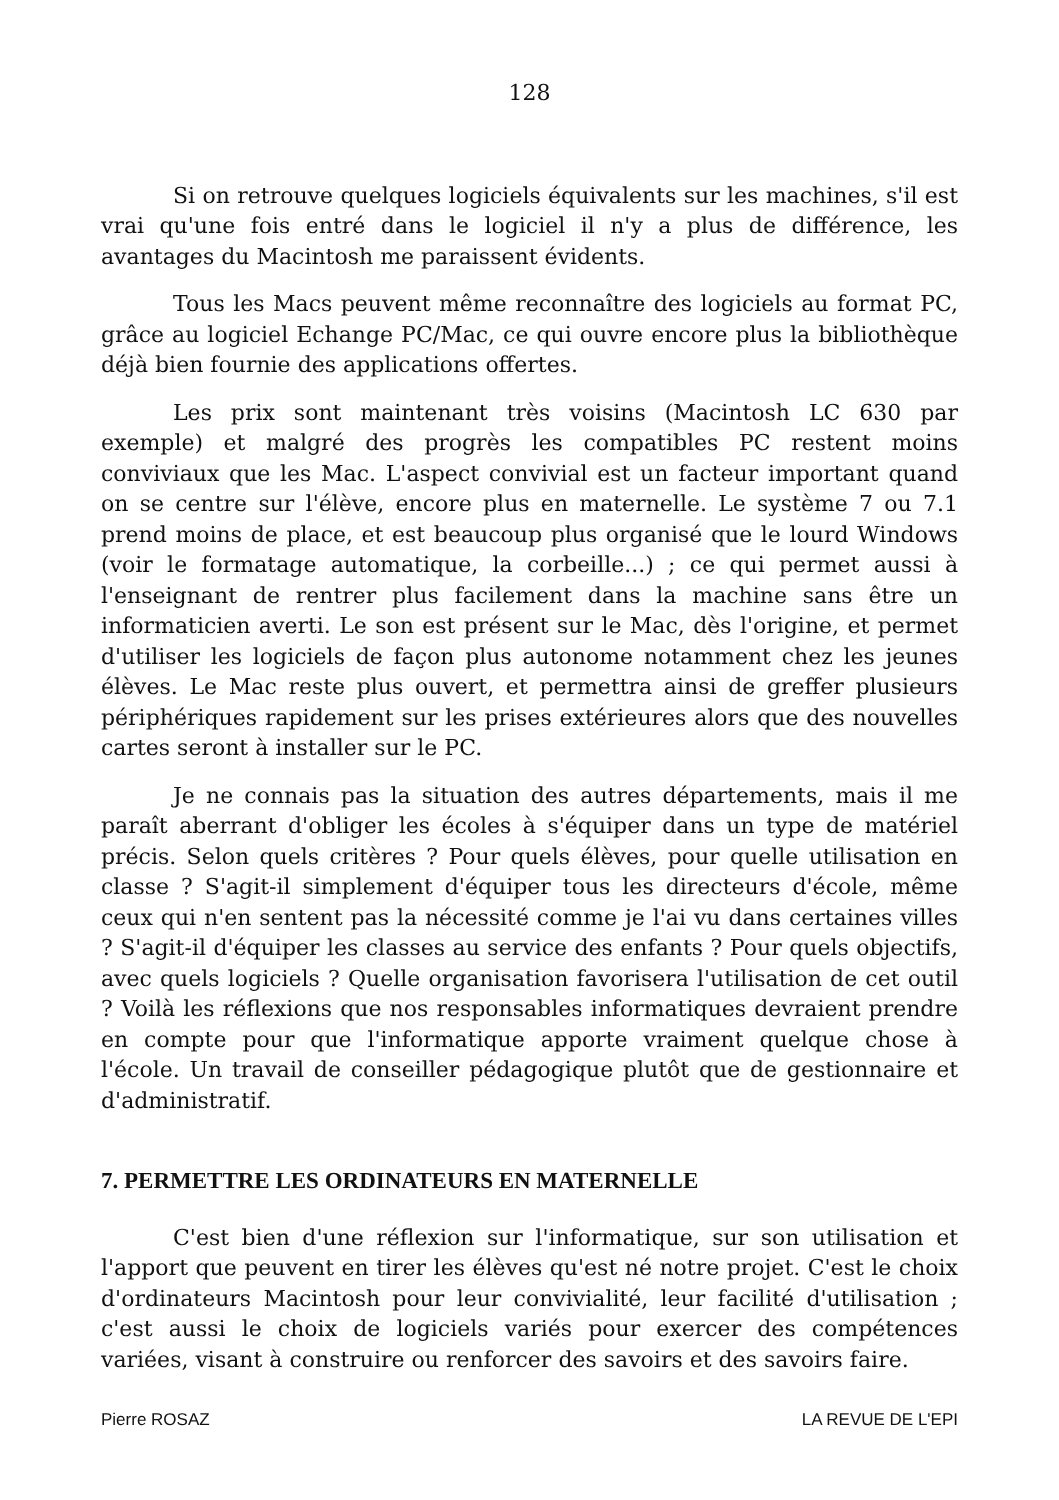128
Si on retrouve quelques logiciels équivalents sur les machines, s'il est vrai qu'une fois entré dans le logiciel il n'y a plus de différence, les avantages du Macintosh me paraissent évidents.
Tous les Macs peuvent même reconnaître des logiciels au format PC, grâce au logiciel Echange PC/Mac, ce qui ouvre encore plus la bibliothèque déjà bien fournie des applications offertes.
Les prix sont maintenant très voisins (Macintosh LC 630 par exemple) et malgré des progrès les compatibles PC restent moins conviviaux que les Mac. L'aspect convivial est un facteur important quand on se centre sur l'élève, encore plus en maternelle. Le système 7 ou 7.1 prend moins de place, et est beaucoup plus organisé que le lourd Windows (voir le formatage automatique, la corbeille...) ; ce qui permet aussi à l'enseignant de rentrer plus facilement dans la machine sans être un informaticien averti. Le son est présent sur le Mac, dès l'origine, et permet d'utiliser les logiciels de façon plus autonome notamment chez les jeunes élèves. Le Mac reste plus ouvert, et permettra ainsi de greffer plusieurs périphériques rapidement sur les prises extérieures alors que des nouvelles cartes seront à installer sur le PC.
Je ne connais pas la situation des autres départements, mais il me paraît aberrant d'obliger les écoles à s'équiper dans un type de matériel précis. Selon quels critères ? Pour quels élèves, pour quelle utilisation en classe ? S'agit-il simplement d'équiper tous les directeurs d'école, même ceux qui n'en sentent pas la nécessité comme je l'ai vu dans certaines villes ? S'agit-il d'équiper les classes au service des enfants ? Pour quels objectifs, avec quels logiciels ? Quelle organisation favorisera l'utilisation de cet outil ? Voilà les réflexions que nos responsables informatiques devraient prendre en compte pour que l'informatique apporte vraiment quelque chose à l'école. Un travail de conseiller pédagogique plutôt que de gestionnaire et d'administratif.
7. PERMETTRE LES ORDINATEURS EN MATERNELLE
C'est bien d'une réflexion sur l'informatique, sur son utilisation et l'apport que peuvent en tirer les élèves qu'est né notre projet. C'est le choix d'ordinateurs Macintosh pour leur convivialité, leur facilité d'utilisation ; c'est aussi le choix de logiciels variés pour exercer des compétences variées, visant à construire ou renforcer des savoirs et des savoirs faire.
Pierre ROSAZ LA REVUE DE L'EPI